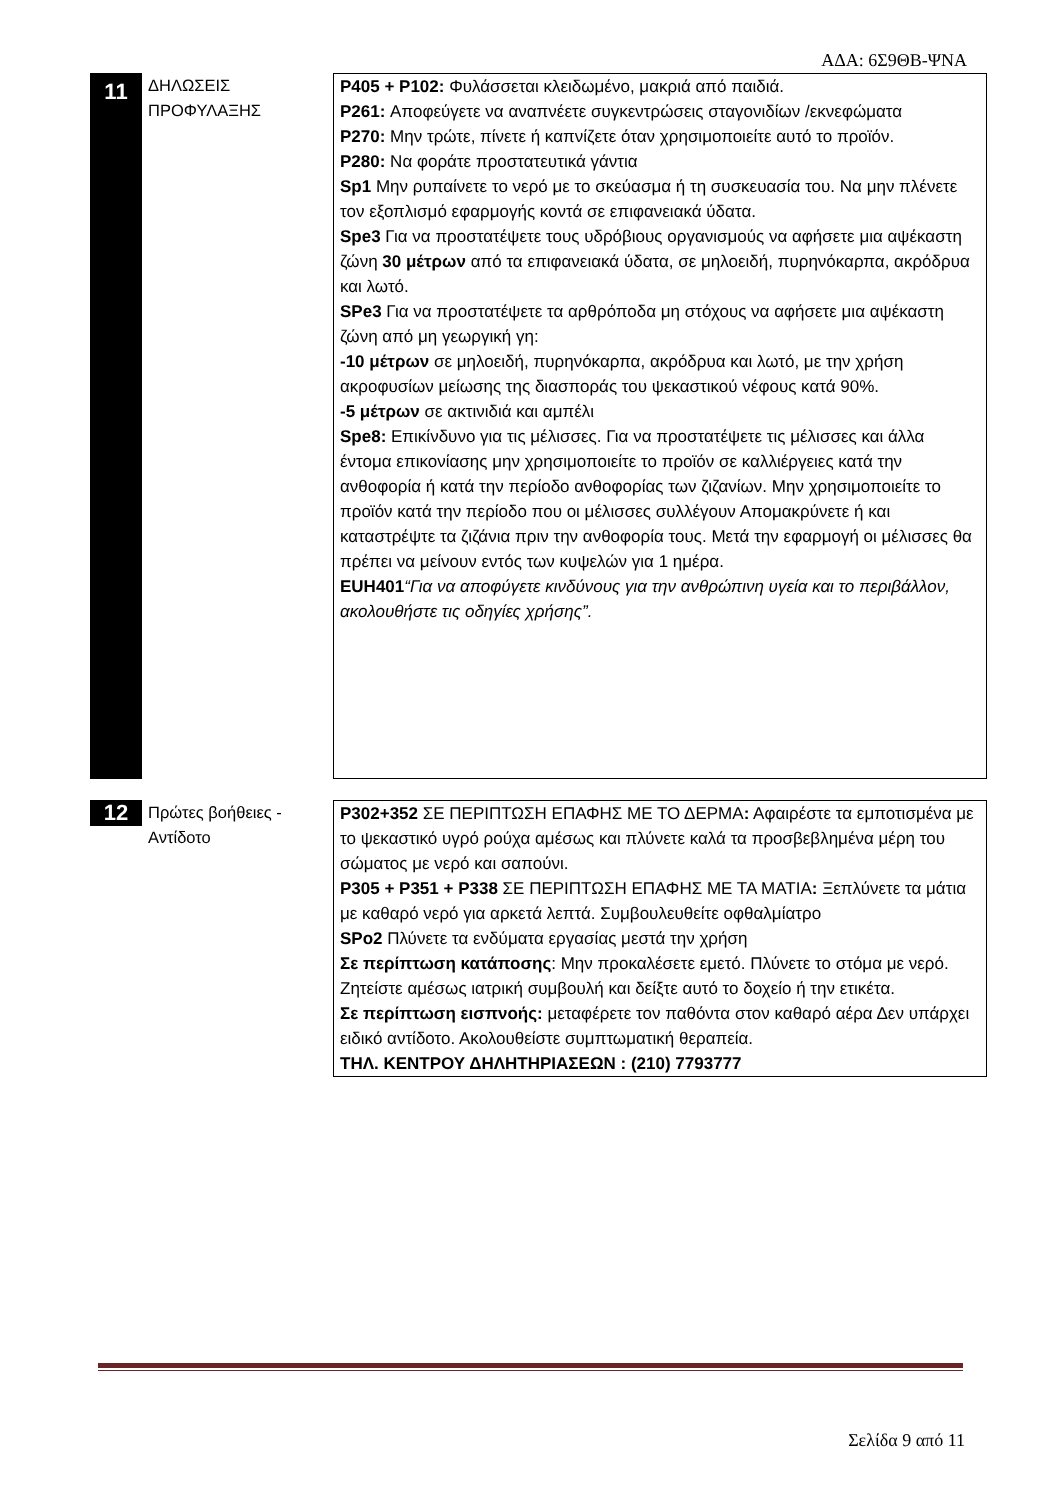ΑΔΑ: 6Σ9ΘΒ-ΨΝΑ
11
ΔΗΛΩΣΕΙΣ
ΠΡΟΦΥΛΑΞΗΣ
P405 + P102: Φυλάσσεται κλειδωμένο, μακριά από παιδιά.
P261: Αποφεύγετε να αναπνέετε συγκεντρώσεις σταγονιδίων /εκνεφώματα
P270: Μην τρώτε, πίνετε ή καπνίζετε όταν χρησιμοποιείτε αυτό το προϊόν.
P280: Να φοράτε προστατευτικά γάντια
Sp1 Μην ρυπαίνετε το νερό με το σκεύασμα ή τη συσκευασία του. Να μην πλένετε τον εξοπλισμό εφαρμογής κοντά σε επιφανειακά ύδατα.
Spe3 Για να προστατέψετε τους υδρόβιους οργανισμούς να αφήσετε μια αψέκαστη ζώνη 30 μέτρων από τα επιφανειακά ύδατα, σε μηλοειδή, πυρηνόκαρπα, ακρόδρυα και λωτό.
SPe3 Για να προστατέψετε τα αρθρόποδα μη στόχους να αφήσετε μια αψέκαστη ζώνη από μη γεωργική γη:
-10 μέτρων σε μηλοειδή, πυρηνόκαρπα, ακρόδρυα και λωτό, με την χρήση ακροφυσίων μείωσης της διασποράς του ψεκαστικού νέφους κατά 90%.
-5 μέτρων σε ακτινιδιά και αμπέλι
Spe8: Επικίνδυνο για τις μέλισσες. Για να προστατέψετε τις μέλισσες και άλλα έντομα επικονίασης μην χρησιμοποιείτε το προϊόν σε καλλιέργειες κατά την ανθοφορία ή κατά την περίοδο ανθοφορίας των ζιζανίων. Μην χρησιμοποιείτε το προϊόν κατά την περίοδο που οι μέλισσες συλλέγουν Απομακρύνετε ή και καταστρέψτε τα ζιζάνια πριν την ανθοφορία τους. Μετά την εφαρμογή οι μέλισσες θα πρέπει να μείνουν εντός των κυψελών για 1 ημέρα.
EUH401“Για να αποφύγετε κινδύνους για την ανθρώπινη υγεία και το περιβάλλον, ακολουθήστε τις οδηγίες χρήσης”.
12
Πρώτες βοήθειες - Αντίδοτο
P302+352 ΣΕ ΠΕΡΙΠΤΩΣΗ ΕΠΑΦΗΣ ΜΕ ΤΟ ΔΕΡΜΑ: Αφαιρέστε τα εμποτισμένα με το ψεκαστικό υγρό ρούχα αμέσως και πλύνετε καλά τα προσβεβλημένα μέρη του σώματος με νερό και σαπούνι.
P305 + P351 + P338 ΣΕ ΠΕΡΙΠΤΩΣΗ ΕΠΑΦΗΣ ΜΕ ΤΑ ΜΑΤΙΑ: Ξεπλύνετε τα μάτια με καθαρό νερό για αρκετά λεπτά. Συμβουλευθείτε οφθαλμίατρο
SPo2 Πλύνετε τα ενδύματα εργασίας μεστά την χρήση
Σε περίπτωση κατάποσης: Μην προκαλέσετε εμετό. Πλύνετε το στόμα με νερό. Ζητείστε αμέσως ιατρική συμβουλή και δείξτε αυτό το δοχείο ή την ετικέτα.
Σε περίπτωση εισπνοής: μεταφέρετε τον παθόντα στον καθαρό αέρα Δεν υπάρχει ειδικό αντίδοτο. Ακολουθείστε συμπτωματική θεραπεία.
ΤΗΛ. ΚΕΝΤΡΟΥ ΔΗΛΗΤΗΡΙΑΣΕΩΝ : (210) 7793777
Σελίδα 9 από 11